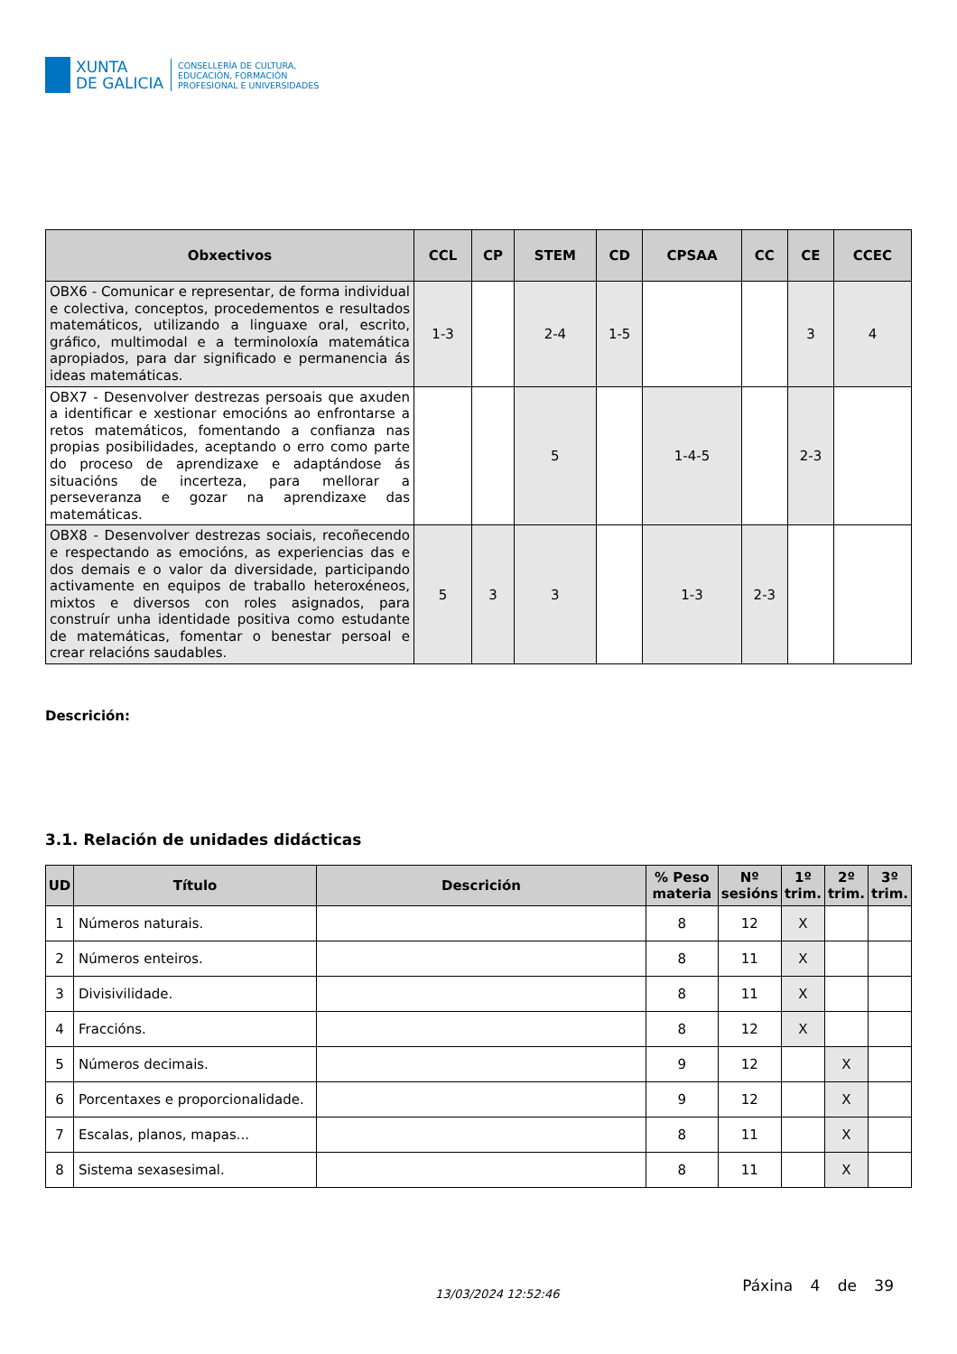XUNTA
DE GALICIA
CONSELLERÍA DE CULTURA,
EDUCACIÓN, FORMACIÓN
PROFESIONAL E UNIVERSIDADES
| Obxectivos | CCL | CP | STEM | CD | CPSAA | CC | CE | CCEC |
| --- | --- | --- | --- | --- | --- | --- | --- | --- |
| OBX6 - Comunicar e representar, de forma individual e colectiva, conceptos, procedementos e resultados matemáticos, utilizando a linguaxe oral, escrito, gráfico, multimodal e a terminoloxía matemática apropiados, para dar significado e permanencia ás ideas matemáticas. | 1-3 | | 2-4 | 1-5 | | | 3 | 4 |
| OBX7 - Desenvolver destrezas persoais que axuden a identificar e xestionar emocións ao enfrontarse a retos matemáticos, fomentando a confianza nas propias posibilidades, aceptando o erro como parte do proceso de aprendizaxe e adaptándose ás situacións de incerteza, para mellorar a perseveranza e gozar na aprendizaxe das matemáticas. | | | 5 | | 1-4-5 | | 2-3 | |
| OBX8 - Desenvolver destrezas sociais, recoñecendo e respectando as emocións, as experiencias das e dos demais e o valor da diversidade, participando activamente en equipos de traballo heteroxéneos, mixtos e diversos con roles asignados, para construír unha identidade positiva como estudante de matemáticas, fomentar o benestar persoal e crear relacións saudables. | 5 | 3 | 3 | | 1-3 | 2-3 | | |
Descrición:
3.1. Relación de unidades didácticas
| UD | Título | Descrición | % Peso materia | Nº sesións | 1º trim. | 2º trim. | 3º trim. |
| --- | --- | --- | --- | --- | --- | --- | --- |
| 1 | Números naturais. | | 8 | 12 | X | | |
| 2 | Números enteiros. | | 8 | 11 | X | | |
| 3 | Divisivilidade. | | 8 | 11 | X | | |
| 4 | Fraccións. | | 8 | 12 | X | | |
| 5 | Números decimais. | | 9 | 12 | | X | |
| 6 | Porcentaxes e proporcionalidade. | | 9 | 12 | | X | |
| 7 | Escalas, planos, mapas... | | 8 | 11 | | X | |
| 8 | Sistema sexasesimal. | | 8 | 11 | | X | |
13/03/2024 12:52:46
Páxina 4 de 39